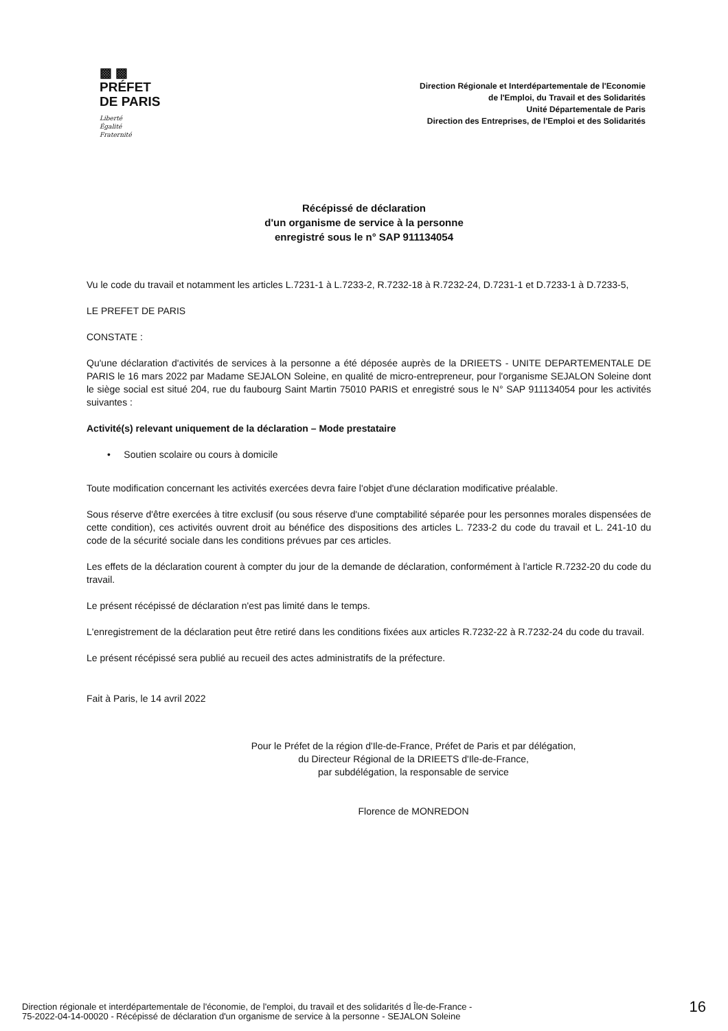▩ ▩
PRÉFET
DE PARIS
Liberté
Égalité
Fraternité
Direction Régionale et Interdépartementale de l'Economie
de l'Emploi, du Travail et des Solidarités
Unité Départementale de Paris
Direction des Entreprises, de l'Emploi et des Solidarités
Récépissé de déclaration
d'un organisme de service à la personne
enregistré sous le n° SAP 911134054
Vu le code du travail et notamment les articles L.7231-1 à L.7233-2, R.7232-18 à R.7232-24, D.7231-1 et D.7233-1 à D.7233-5,
LE PREFET DE PARIS
CONSTATE :
Qu'une déclaration d'activités de services à la personne a été déposée auprès de la DRIEETS - UNITE DEPARTEMENTALE DE PARIS le 16 mars 2022 par Madame SEJALON Soleine, en qualité de micro-entrepreneur, pour l'organisme SEJALON Soleine dont le siège social est situé 204, rue du faubourg Saint Martin 75010 PARIS et enregistré sous le N° SAP 911134054 pour les activités suivantes :
Activité(s) relevant uniquement de la déclaration – Mode prestataire
• Soutien scolaire ou cours à domicile
Toute modification concernant les activités exercées devra faire l'objet d'une déclaration modificative préalable.
Sous réserve d'être exercées à titre exclusif (ou sous réserve d'une comptabilité séparée pour les personnes morales dispensées de cette condition), ces activités ouvrent droit au bénéfice des dispositions des articles L. 7233-2 du code du travail et L. 241-10 du code de la sécurité sociale dans les conditions prévues par ces articles.
Les effets de la déclaration courent à compter du jour de la demande de déclaration, conformément à l'article R.7232-20 du code du travail.
Le présent récépissé de déclaration n'est pas limité dans le temps.
L'enregistrement de la déclaration peut être retiré dans les conditions fixées aux articles R.7232-22 à R.7232-24 du code du travail.
Le présent récépissé sera publié au recueil des actes administratifs de la préfecture.
Fait à Paris, le 14 avril 2022
Pour le Préfet de la région d'Ile-de-France, Préfet de Paris et par délégation,
du Directeur Régional de la DRIEETS d'Ile-de-France,
par subdélégation, la responsable de service
Florence de MONREDON
Direction régionale et interdépartementale de l'économie, de l'emploi, du travail et des solidarités d Île-de-France -
75-2022-04-14-00020 - Récépissé de déclaration d'un organisme de service à la personne - SEJALON Soleine
16